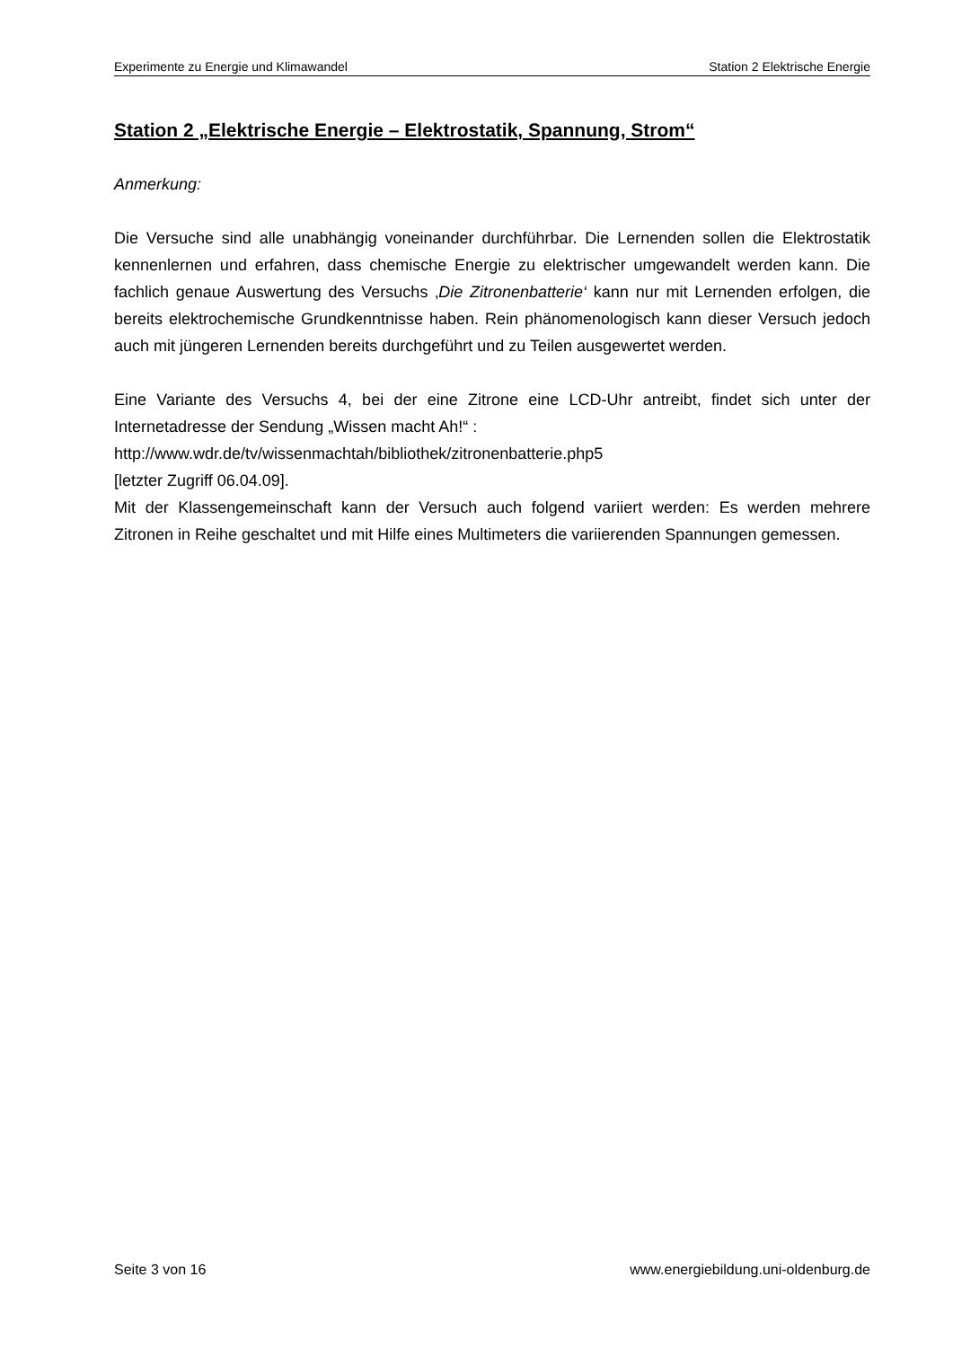Experimente zu Energie und Klimawandel Station 2 Elektrische Energie
Station 2 „Elektrische Energie – Elektrostatik, Spannung, Strom“
Anmerkung:
Die Versuche sind alle unabhängig voneinander durchführbar. Die Lernenden sollen die Elektrostatik kennenlernen und erfahren, dass chemische Energie zu elektrischer umgewandelt werden kann. Die fachlich genaue Auswertung des Versuchs ‚Die Zitronenbatterie‘ kann nur mit Lernenden erfolgen, die bereits elektrochemische Grundkenntnisse haben. Rein phänomenologisch kann dieser Versuch jedoch auch mit jüngeren Lernenden bereits durchgeführt und zu Teilen ausgewertet werden.
Eine Variante des Versuchs 4, bei der eine Zitrone eine LCD-Uhr antreibt, findet sich unter der Internetadresse der Sendung „Wissen macht Ah!“ :
http://www.wdr.de/tv/wissenmachtah/bibliothek/zitronenbatterie.php5
[letzter Zugriff 06.04.09].
Mit der Klassengemeinschaft kann der Versuch auch folgend variiert werden: Es werden mehrere Zitronen in Reihe geschaltet und mit Hilfe eines Multimeters die variierenden Spannungen gemessen.
Seite 3 von 16 www.energiebildung.uni-oldenburg.de